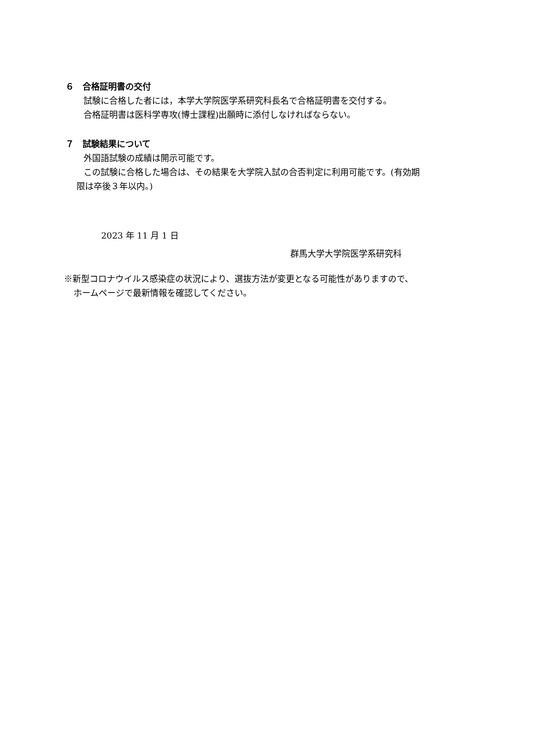６　合格証明書の交付
試験に合格した者には，本学大学院医学系研究科長名で合格証明書を交付する。
合格証明書は医科学専攻(博士課程)出願時に添付しなければならない。
７　試験結果について
外国語試験の成績は開示可能です。
この試験に合格した場合は、その結果を大学院入試の合否判定に利用可能です。(有効期
限は卒後３年以内。)
2023 年 11 月 1 日
群馬大学大学院医学系研究科
※新型コロナウイルス感染症の状況により、選抜方法が変更となる可能性がありますので、
ホームページで最新情報を確認してください。